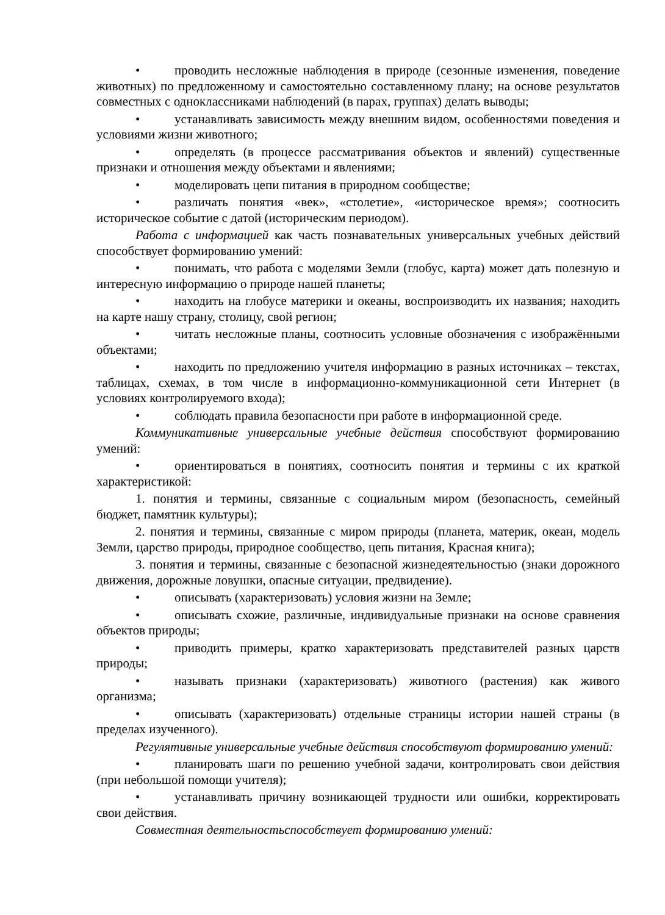• проводить несложные наблюдения в природе (сезонные изменения, поведение животных) по предложенному и самостоятельно составленному плану; на основе результатов совместных с одноклассниками наблюдений (в парах, группах) делать выводы;
• устанавливать зависимость между внешним видом, особенностями поведения и условиями жизни животного;
• определять (в процессе рассматривания объектов и явлений) существенные признаки и отношения между объектами и явлениями;
• моделировать цепи питания в природном сообществе;
• различать понятия «век», «столетие», «историческое время»; соотносить историческое событие с датой (историческим периодом).
Работа с информацией как часть познавательных универсальных учебных действий способствует формированию умений:
• понимать, что работа с моделями Земли (глобус, карта) может дать полезную и интересную информацию о природе нашей планеты;
• находить на глобусе материки и океаны, воспроизводить их названия; находить на карте нашу страну, столицу, свой регион;
• читать несложные планы, соотносить условные обозначения с изображёнными объектами;
• находить по предложению учителя информацию в разных источниках – текстах, таблицах, схемах, в том числе в информационно-коммуникационной сети Интернет (в условиях контролируемого входа);
• соблюдать правила безопасности при работе в информационной среде.
Коммуникативные универсальные учебные действия способствуют формированию умений:
• ориентироваться в понятиях, соотносить понятия и термины с их краткой характеристикой:
1. понятия и термины, связанные с социальным миром (безопасность, семейный бюджет, памятник культуры);
2. понятия и термины, связанные с миром природы (планета, материк, океан, модель Земли, царство природы, природное сообщество, цепь питания, Красная книга);
3. понятия и термины, связанные с безопасной жизнедеятельностью (знаки дорожного движения, дорожные ловушки, опасные ситуации, предвидение).
• описывать (характеризовать) условия жизни на Земле;
• описывать схожие, различные, индивидуальные признаки на основе сравнения объектов природы;
• приводить примеры, кратко характеризовать представителей разных царств природы;
• называть признаки (характеризовать) животного (растения) как живого организма;
• описывать (характеризовать) отдельные страницы истории нашей страны (в пределах изученного).
Регулятивные универсальные учебные действия способствуют формированию умений:
• планировать шаги по решению учебной задачи, контролировать свои действия (при небольшой помощи учителя);
• устанавливать причину возникающей трудности или ошибки, корректировать свои действия.
Совместная деятельностьспособствует формированию умений: